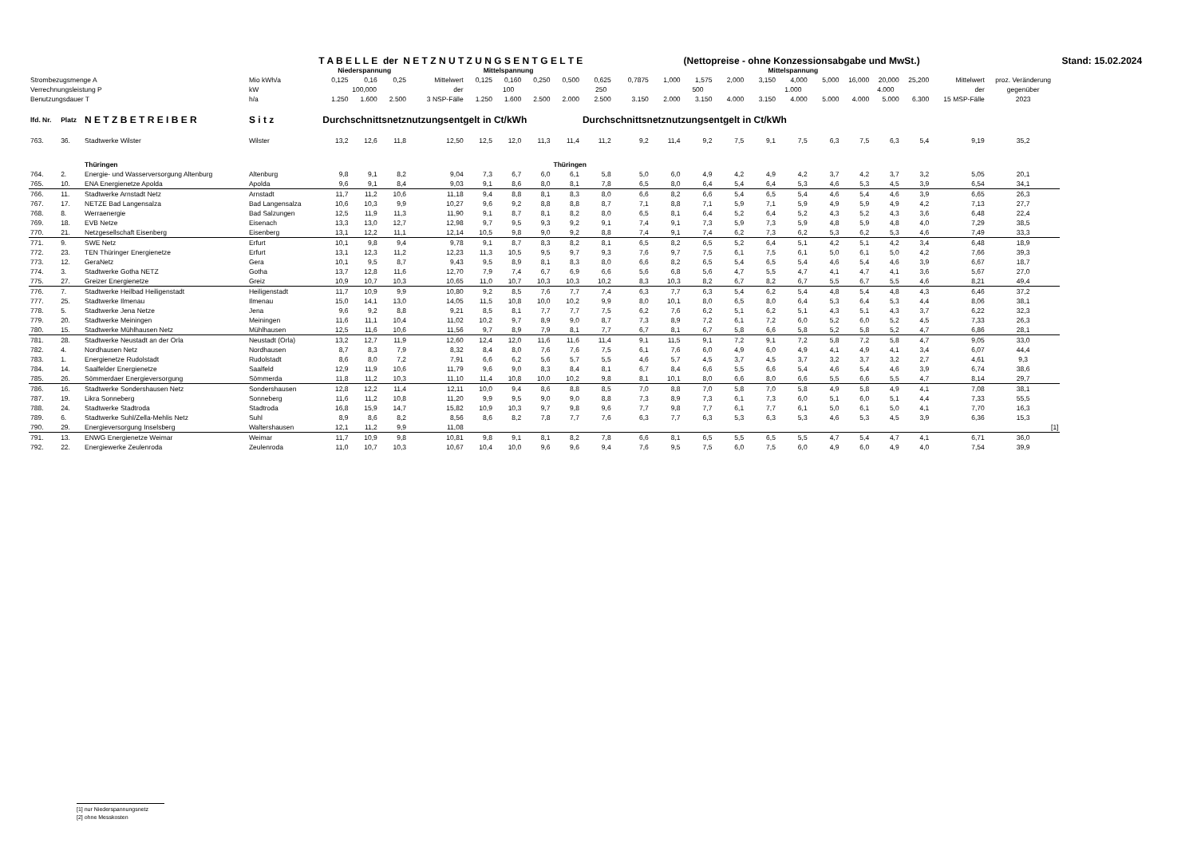| | | | | T A B E L L E der N E T Z N U T Z U N G S E N T G E L T E | | | | | | | | | | | | (Nettopreise - ohne Konzessionsabgabe und MwSt.) | | | | | | | | | | Stand: 15.02.2024 |
| | | | | | Niederspannung | | | | Mittelspannung | | | | | | | | | Mittelspannung | | | | | | | | |
| Strombezugsmenge A | | | Mio kWh/a | | 0,125 | 0,16 | 0,25 | Mittelwert | 0,125 | 0,160 | 0,250 | 0,500 | 0,625 | 0,7875 | 1,000 | 1,575 | 2,000 | 3,150 | 4,000 | 5,000 | 16,000 | 20,000 | 25,200 | Mittelwert | proz. Veränderung | |
| Verrechnungsleistung P | | | kW | | 100,000 | | | der | 100 | | | 250 | | | 500 | | | 1.000 | | | 4.000 | | | der | gegenüber | |
| Benutzungsdauer T | | | h/a | | 1.250 | 1.600 | 2.500 | 3 NSP-Fälle | 1.250 | 1.600 | 2.500 | 2.000 | 2.500 | 3.150 | 2.000 | 3.150 | 4.000 | 3.150 | 4.000 | 5.000 | 4.000 | 5.000 | 6.300 | 15 MSP-Fälle | 2023 | |
| lfd. Nr. | Platz | N E T Z B E T R E I B E R | S i t z | | Durchschnittsnetznutzungsentgelt in Ct/kWh | | | | | | | | Durchschnittsnetznutzungsentgelt in Ct/kWh | | | | | | | | | | | | | |
| 763. | 36. | Stadtwerke Wilster | Wilster | | 13,2 | 12,6 | 11,8 | 12,50 | 12,5 | 12,0 | 11,3 | 11,4 | 11,2 | 9,2 | 11,4 | 9,2 | 7,5 | 9,1 | 7,5 | 6,3 | 7,5 | 6,3 | 5,4 | 9,19 | 35,2 | |
| | | Thüringen | | | | | | | | | | Thüringen | | | | | | | | | | | | | | |
| 764. | 2. | Energie- und Wasserversorgung Altenburg | Altenburg | | 9,8 | 9,1 | 8,2 | 9,04 | 7,3 | 6,7 | 6,0 | 6,1 | 5,8 | 5,0 | 6,0 | 4,9 | 4,2 | 4,9 | 4,2 | 3,7 | 4,2 | 3,7 | 3,2 | 5,05 | 20,1 | |
| 765. | 10. | ENA Energienetze Apolda | Apolda | | 9,6 | 9,1 | 8,4 | 9,03 | 9,1 | 8,6 | 8,0 | 8,1 | 7,8 | 6,5 | 8,0 | 6,4 | 5,4 | 6,4 | 5,3 | 4,6 | 5,3 | 4,5 | 3,9 | 6,54 | 34,1 | |
| 766. | 11. | Stadtwerke Arnstadt Netz | Arnstadt | | 11,7 | 11,2 | 10,6 | 11,18 | 9,4 | 8,8 | 8,1 | 8,3 | 8,0 | 6,6 | 8,2 | 6,6 | 5,4 | 6,5 | 5,4 | 4,6 | 5,4 | 4,6 | 3,9 | 6,65 | 26,3 | |
| 767. | 17. | NETZE Bad Langensalza | Bad Langensalza | | 10,6 | 10,3 | 9,9 | 10,27 | 9,6 | 9,2 | 8,8 | 8,8 | 8,7 | 7,1 | 8,8 | 7,1 | 5,9 | 7,1 | 5,9 | 4,9 | 5,9 | 4,9 | 4,2 | 7,13 | 27,7 | |
| 768. | 8. | Werraenergie | Bad Salzungen | | 12,5 | 11,9 | 11,3 | 11,90 | 9,1 | 8,7 | 8,1 | 8,2 | 8,0 | 6,5 | 8,1 | 6,4 | 5,2 | 6,4 | 5,2 | 4,3 | 5,2 | 4,3 | 3,6 | 6,48 | 22,4 | |
| 769. | 18. | EVB Netze | Eisenach | | 13,3 | 13,0 | 12,7 | 12,98 | 9,7 | 9,5 | 9,3 | 9,2 | 9,1 | 7,4 | 9,1 | 7,3 | 5,9 | 7,3 | 5,9 | 4,8 | 5,9 | 4,8 | 4,0 | 7,29 | 38,5 | |
| 770. | 21. | Netzgesellschaft Eisenberg | Eisenberg | | 13,1 | 12,2 | 11,1 | 12,14 | 10,5 | 9,8 | 9,0 | 9,2 | 8,8 | 7,4 | 9,1 | 7,4 | 6,2 | 7,3 | 6,2 | 5,3 | 6,2 | 5,3 | 4,6 | 7,49 | 33,3 | |
| 771. | 9. | SWE Netz | Erfurt | | 10,1 | 9,8 | 9,4 | 9,78 | 9,1 | 8,7 | 8,3 | 8,2 | 8,1 | 6,5 | 8,2 | 6,5 | 5,2 | 6,4 | 5,1 | 4,2 | 5,1 | 4,2 | 3,4 | 6,48 | 18,9 | |
| 772. | 23. | TEN Thüringer Energienetze | Erfurt | | 13,1 | 12,3 | 11,2 | 12,23 | 11,3 | 10,5 | 9,5 | 9,7 | 9,3 | 7,6 | 9,7 | 7,5 | 6,1 | 7,5 | 6,1 | 5,0 | 6,1 | 5,0 | 4,2 | 7,66 | 39,3 | |
| 773. | 12. | GeraNetz | Gera | | 10,1 | 9,5 | 8,7 | 9,43 | 9,5 | 8,9 | 8,1 | 8,3 | 8,0 | 6,6 | 8,2 | 6,5 | 5,4 | 6,5 | 5,4 | 4,6 | 5,4 | 4,6 | 3,9 | 6,67 | 18,7 | |
| 774. | 3. | Stadtwerke Gotha NETZ | Gotha | | 13,7 | 12,8 | 11,6 | 12,70 | 7,9 | 7,4 | 6,7 | 6,9 | 6,6 | 5,6 | 6,8 | 5,6 | 4,7 | 5,5 | 4,7 | 4,1 | 4,7 | 4,1 | 3,6 | 5,67 | 27,0 | |
| 775. | 27. | Greizer Energienetze | Greiz | | 10,9 | 10,7 | 10,3 | 10,65 | 11,0 | 10,7 | 10,3 | 10,3 | 10,2 | 8,3 | 10,3 | 8,2 | 6,7 | 8,2 | 6,7 | 5,5 | 6,7 | 5,5 | 4,6 | 8,21 | 49,4 | |
| 776. | 7. | Stadtwerke Heilbad Heiligenstadt | Heiligenstadt | | 11,7 | 10,9 | 9,9 | 10,80 | 9,2 | 8,5 | 7,6 | 7,7 | 7,4 | 6,3 | 7,7 | 6,3 | 5,4 | 6,2 | 5,4 | 4,8 | 5,4 | 4,8 | 4,3 | 6,46 | 37,2 | |
| 777. | 25. | Stadtwerke Ilmenau | Ilmenau | | 15,0 | 14,1 | 13,0 | 14,05 | 11,5 | 10,8 | 10,0 | 10,2 | 9,9 | 8,0 | 10,1 | 8,0 | 6,5 | 8,0 | 6,4 | 5,3 | 6,4 | 5,3 | 4,4 | 8,06 | 38,1 | |
| 778. | 5. | Stadtwerke Jena Netze | Jena | | 9,6 | 9,2 | 8,8 | 9,21 | 8,5 | 8,1 | 7,7 | 7,7 | 7,5 | 6,2 | 7,6 | 6,2 | 5,1 | 6,2 | 5,1 | 4,3 | 5,1 | 4,3 | 3,7 | 6,22 | 32,3 | |
| 779. | 20. | Stadtwerke Meiningen | Meiningen | | 11,6 | 11,1 | 10,4 | 11,02 | 10,2 | 9,7 | 8,9 | 9,0 | 8,7 | 7,3 | 8,9 | 7,2 | 6,1 | 7,2 | 6,0 | 5,2 | 6,0 | 5,2 | 4,5 | 7,33 | 26,3 | |
| 780. | 15. | Stadtwerke Mühlhausen Netz | Mühlhausen | | 12,5 | 11,6 | 10,6 | 11,56 | 9,7 | 8,9 | 7,9 | 8,1 | 7,7 | 6,7 | 8,1 | 6,7 | 5,8 | 6,6 | 5,8 | 5,2 | 5,8 | 5,2 | 4,7 | 6,86 | 28,1 | |
| 781. | 28. | Stadtwerke Neustadt an der Orla | Neustadt (Orla) | | 13,2 | 12,7 | 11,9 | 12,60 | 12,4 | 12,0 | 11,6 | 11,6 | 11,4 | 9,1 | 11,5 | 9,1 | 7,2 | 9,1 | 7,2 | 5,8 | 7,2 | 5,8 | 4,7 | 9,05 | 33,0 | |
| 782. | 4. | Nordhausen Netz | Nordhausen | | 8,7 | 8,3 | 7,9 | 8,32 | 8,4 | 8,0 | 7,6 | 7,6 | 7,5 | 6,1 | 7,6 | 6,0 | 4,9 | 6,0 | 4,9 | 4,1 | 4,9 | 4,1 | 3,4 | 6,07 | 44,4 | |
| 783. | 1. | Energienetze Rudolstadt | Rudolstadt | | 8,6 | 8,0 | 7,2 | 7,91 | 6,6 | 6,2 | 5,6 | 5,7 | 5,5 | 4,6 | 5,7 | 4,5 | 3,7 | 4,5 | 3,7 | 3,2 | 3,7 | 3,2 | 2,7 | 4,61 | 9,3 | |
| 784. | 14. | Saalfelder Energienetze | Saalfeld | | 12,9 | 11,9 | 10,6 | 11,79 | 9,6 | 9,0 | 8,3 | 8,4 | 8,1 | 6,7 | 8,4 | 6,6 | 5,5 | 6,6 | 5,4 | 4,6 | 5,4 | 4,6 | 3,9 | 6,74 | 38,6 | |
| 785. | 26. | Sömmerdaer Energieversorgung | Sömmerda | | 11,8 | 11,2 | 10,3 | 11,10 | 11,4 | 10,8 | 10,0 | 10,2 | 9,8 | 8,1 | 10,1 | 8,0 | 6,6 | 8,0 | 6,6 | 5,5 | 6,6 | 5,5 | 4,7 | 8,14 | 29,7 | |
| 786. | 16. | Stadtwerke Sondershausen Netz | Sondershausen | | 12,8 | 12,2 | 11,4 | 12,11 | 10,0 | 9,4 | 8,6 | 8,8 | 8,5 | 7,0 | 8,8 | 7,0 | 5,8 | 7,0 | 5,8 | 4,9 | 5,8 | 4,9 | 4,1 | 7,08 | 38,1 | |
| 787. | 19. | Likra Sonneberg | Sonneberg | | 11,6 | 11,2 | 10,8 | 11,20 | 9,9 | 9,5 | 9,0 | 9,0 | 8,8 | 7,3 | 8,9 | 7,3 | 6,1 | 7,3 | 6,0 | 5,1 | 6,0 | 5,1 | 4,4 | 7,33 | 55,5 | |
| 788. | 24. | Stadtwerke Stadtroda | Stadtroda | | 16,8 | 15,9 | 14,7 | 15,82 | 10,9 | 10,3 | 9,7 | 9,8 | 9,6 | 7,7 | 9,8 | 7,7 | 6,1 | 7,7 | 6,1 | 5,0 | 6,1 | 5,0 | 4,1 | 7,70 | 16,3 | |
| 789. | 6. | Stadtwerke Suhl/Zella-Mehlis Netz | Suhl | | 8,9 | 8,6 | 8,2 | 8,56 | 8,6 | 8,2 | 7,8 | 7,7 | 7,6 | 6,3 | 7,7 | 6,3 | 5,3 | 6,3 | 5,3 | 4,6 | 5,3 | 4,5 | 3,9 | 6,36 | 15,3 | |
| 790. | 29. | Energieversorgung Inselsberg | Waltershausen | | 12,1 | 11,2 | 9,9 | 11,08 | | | | | | | | | | | | | | | | | [1] | |
| 791. | 13. | ENWG Energienetze Weimar | Weimar | | 11,7 | 10,9 | 9,8 | 10,81 | 9,8 | 9,1 | 8,1 | 8,2 | 7,8 | 6,6 | 8,1 | 6,5 | 5,5 | 6,5 | 5,5 | 4,7 | 5,4 | 4,7 | 4,1 | 6,71 | 36,0 | |
| 792. | 22. | Energiewerke Zeulenroda | Zeulenroda | | 11,0 | 10,7 | 10,3 | 10,67 | 10,4 | 10,0 | 9,6 | 9,6 | 9,4 | 7,6 | 9,5 | 7,5 | 6,0 | 7,5 | 6,0 | 4,9 | 6,0 | 4,9 | 4,0 | 7,54 | 39,9 | |
[1] nur Niederspannungsnetz
[2] ohne Messkosten